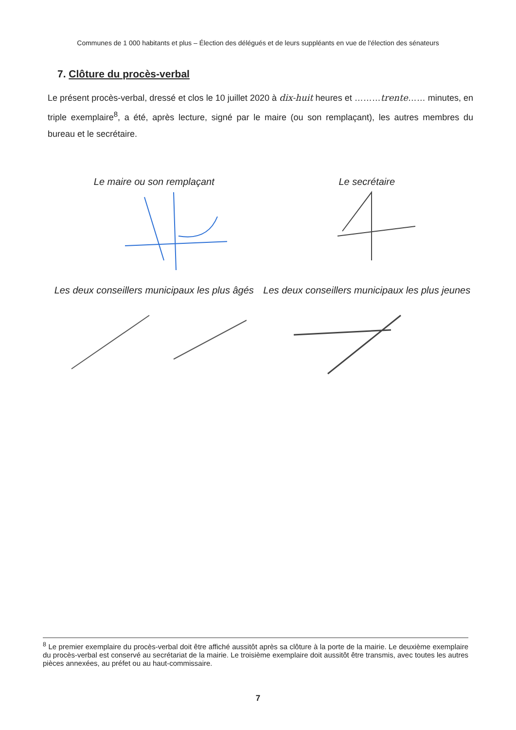Communes de 1 000 habitants et plus – Élection des délégués et de leurs suppléants en vue de l'élection des sénateurs
7. Clôture du procès-verbal
Le présent procès-verbal, dressé et clos le 10 juillet 2020 à dix-huit heures et ………trente…… minutes, en triple exemplaire<sup>8</sup>, a été, après lecture, signé par le maire (ou son remplaçant), les autres membres du bureau et le secrétaire.
Le maire ou son remplaçant
Le secrétaire
Les deux conseillers municipaux les plus âgés
Les deux conseillers municipaux les plus jeunes
<sup>8</sup> Le premier exemplaire du procès-verbal doit être affiché aussitôt après sa clôture à la porte de la mairie. Le deuxième exemplaire du procès-verbal est conservé au secrétariat de la mairie. Le troisième exemplaire doit aussitôt être transmis, avec toutes les autres pièces annexées, au préfet ou au haut-commissaire.
7